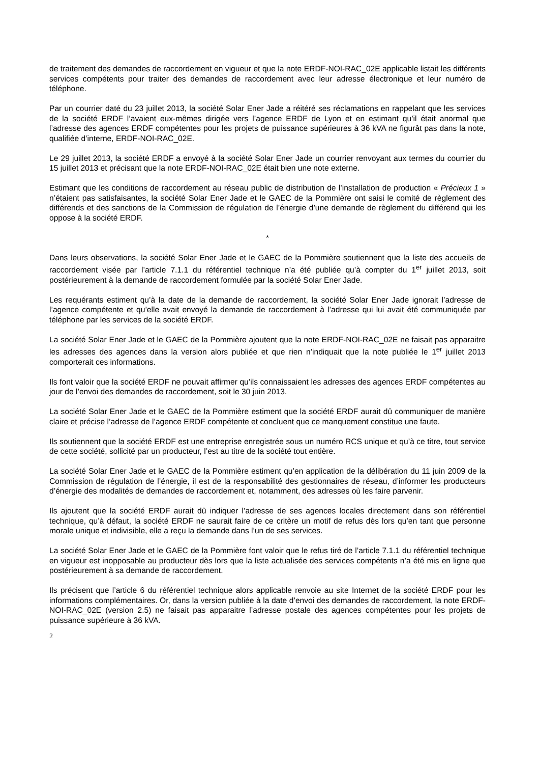de traitement des demandes de raccordement en vigueur et que la note ERDF-NOI-RAC_02E applicable listait les différents services compétents pour traiter des demandes de raccordement avec leur adresse électronique et leur numéro de téléphone.
Par un courrier daté du 23 juillet 2013, la société Solar Ener Jade a réitéré ses réclamations en rappelant que les services de la société ERDF l’avaient eux-mêmes dirigée vers l’agence ERDF de Lyon et en estimant qu’il était anormal que l’adresse des agences ERDF compétentes pour les projets de puissance supérieures à 36 kVA ne figurât pas dans la note, qualifiée d’interne, ERDF-NOI-RAC_02E.
Le 29 juillet 2013, la société ERDF a envoyé à la société Solar Ener Jade un courrier renvoyant aux termes du courrier du 15 juillet 2013 et précisant que la note ERDF-NOI-RAC_02E était bien une note externe.
Estimant que les conditions de raccordement au réseau public de distribution de l’installation de production « Précieux 1 » n’étaient pas satisfaisantes, la société Solar Ener Jade et le GAEC de la Pommière ont saisi le comité de règlement des différends et des sanctions de la Commission de régulation de l’énergie d’une demande de règlement du différend qui les oppose à la société ERDF.
*
Dans leurs observations, la société Solar Ener Jade et le GAEC de la Pommière soutiennent que la liste des accueils de raccordement visée par l’article 7.1.1 du référentiel technique n’a été publiée qu’à compter du 1<sup>er</sup> juillet 2013, soit postérieurement à la demande de raccordement formulée par la société Solar Ener Jade.
Les requérants estiment qu’à la date de la demande de raccordement, la société Solar Ener Jade ignorait l’adresse de l’agence compétente et qu’elle avait envoyé la demande de raccordement à l’adresse qui lui avait été communiquée par téléphone par les services de la société ERDF.
La société Solar Ener Jade et le GAEC de la Pommière ajoutent que la note ERDF-NOI-RAC_02E ne faisait pas apparaitre les adresses des agences dans la version alors publiée et que rien n’indiquait que la note publiée le 1<sup>er</sup> juillet 2013 comporterait ces informations.
Ils font valoir que la société ERDF ne pouvait affirmer qu’ils connaissaient les adresses des agences ERDF compétentes au jour de l’envoi des demandes de raccordement, soit le 30 juin 2013.
La société Solar Ener Jade et le GAEC de la Pommière estiment que la société ERDF aurait dû communiquer de manière claire et précise l’adresse de l’agence ERDF compétente et concluent que ce manquement constitue une faute.
Ils soutiennent que la société ERDF est une entreprise enregistrée sous un numéro RCS unique et qu’à ce titre, tout service de cette société, sollicité par un producteur, l’est au titre de la société tout entière.
La société Solar Ener Jade et le GAEC de la Pommière estiment qu’en application de la délibération du 11 juin 2009 de la Commission de régulation de l’énergie, il est de la responsabilité des gestionnaires de réseau, d’informer les producteurs d’énergie des modalités de demandes de raccordement et, notamment, des adresses où les faire parvenir.
Ils ajoutent que la société ERDF aurait dû indiquer l’adresse de ses agences locales directement dans son référentiel technique, qu’à défaut, la société ERDF ne saurait faire de ce critère un motif de refus dès lors qu’en tant que personne morale unique et indivisible, elle a reçu la demande dans l’un de ses services.
La société Solar Ener Jade et le GAEC de la Pommière font valoir que le refus tiré de l’article 7.1.1 du référentiel technique en vigueur est inopposable au producteur dès lors que la liste actualisée des services compétents n’a été mis en ligne que postérieurement à sa demande de raccordement.
Ils précisent que l’article 6 du référentiel technique alors applicable renvoie au site Internet de la société ERDF pour les informations complémentaires. Or, dans la version publiée à la date d’envoi des demandes de raccordement, la note ERDF-NOI-RAC_02E (version 2.5) ne faisait pas apparaitre l’adresse postale des agences compétentes pour les projets de puissance supérieure à 36 kVA.
2